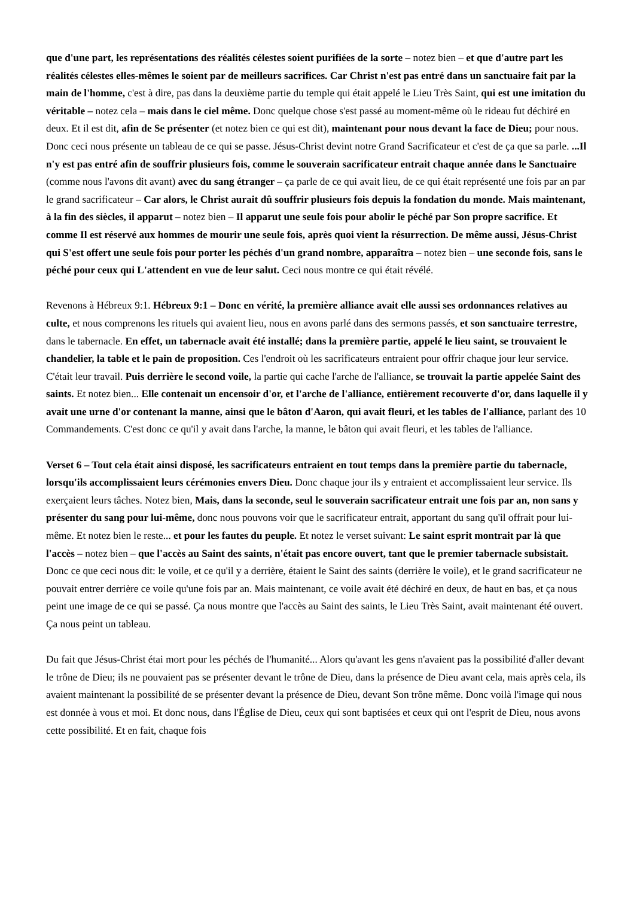que d'une part, les représentations des réalités célestes soient purifiées de la sorte – notez bien – et que d'autre part les réalités célestes elles-mêmes le soient par de meilleurs sacrifices. Car Christ n'est pas entré dans un sanctuaire fait par la main de l'homme, c'est à dire, pas dans la deuxième partie du temple qui était appelé le Lieu Très Saint, qui est une imitation du véritable – notez cela – mais dans le ciel même. Donc quelque chose s'est passé au moment-même où le rideau fut déchiré en deux. Et il est dit, afin de Se présenter (et notez bien ce qui est dit), maintenant pour nous devant la face de Dieu; pour nous. Donc ceci nous présente un tableau de ce qui se passe. Jésus-Christ devint notre Grand Sacrificateur et c'est de ça que sa parle. ...Il n'y est pas entré afin de souffrir plusieurs fois, comme le souverain sacrificateur entrait chaque année dans le Sanctuaire (comme nous l'avons dit avant) avec du sang étranger – ça parle de ce qui avait lieu, de ce qui était représenté une fois par an par le grand sacrificateur – Car alors, le Christ aurait dû souffrir plusieurs fois depuis la fondation du monde. Mais maintenant, à la fin des siècles, il apparut – notez bien – Il apparut une seule fois pour abolir le péché par Son propre sacrifice. Et comme Il est réservé aux hommes de mourir une seule fois, après quoi vient la résurrection. De même aussi, Jésus-Christ qui S'est offert une seule fois pour porter les péchés d'un grand nombre, apparaîtra – notez bien – une seconde fois, sans le péché pour ceux qui L'attendent en vue de leur salut. Ceci nous montre ce qui était révélé.
Revenons à Hébreux 9:1. Hébreux 9:1 – Donc en vérité, la première alliance avait elle aussi ses ordonnances relatives au culte, et nous comprenons les rituels qui avaient lieu, nous en avons parlé dans des sermons passés, et son sanctuaire terrestre, dans le tabernacle. En effet, un tabernacle avait été installé; dans la première partie, appelé le lieu saint, se trouvaient le chandelier, la table et le pain de proposition. Ces l'endroit où les sacrificateurs entraient pour offrir chaque jour leur service. C'était leur travail. Puis derrière le second voile, la partie qui cache l'arche de l'alliance, se trouvait la partie appelée Saint des saints. Et notez bien... Elle contenait un encensoir d'or, et l'arche de l'alliance, entièrement recouverte d'or, dans laquelle il y avait une urne d'or contenant la manne, ainsi que le bâton d'Aaron, qui avait fleuri, et les tables de l'alliance, parlant des 10 Commandements. C'est donc ce qu'il y avait dans l'arche, la manne, le bâton qui avait fleuri, et les tables de l'alliance.
Verset 6 – Tout cela était ainsi disposé, les sacrificateurs entraient en tout temps dans la première partie du tabernacle, lorsqu'ils accomplissaient leurs cérémonies envers Dieu. Donc chaque jour ils y entraient et accomplissaient leur service. Ils exerçaient leurs tâches. Notez bien, Mais, dans la seconde, seul le souverain sacrificateur entrait une fois par an, non sans y présenter du sang pour lui-même, donc nous pouvons voir que le sacrificateur entrait, apportant du sang qu'il offrait pour lui-même. Et notez bien le reste... et pour les fautes du peuple. Et notez le verset suivant: Le saint esprit montrait par là que l'accès – notez bien – que l'accès au Saint des saints, n'était pas encore ouvert, tant que le premier tabernacle subsistait. Donc ce que ceci nous dit: le voile, et ce qu'il y a derrière, étaient le Saint des saints (derrière le voile), et le grand sacrificateur ne pouvait entrer derrière ce voile qu'une fois par an. Mais maintenant, ce voile avait été déchiré en deux, de haut en bas, et ça nous peint une image de ce qui se passé. Ça nous montre que l'accès au Saint des saints, le Lieu Très Saint, avait maintenant été ouvert. Ça nous peint un tableau.
Du fait que Jésus-Christ étai mort pour les péchés de l'humanité... Alors qu'avant les gens n'avaient pas la possibilité d'aller devant le trône de Dieu; ils ne pouvaient pas se présenter devant le trône de Dieu, dans la présence de Dieu avant cela, mais après cela, ils avaient maintenant la possibilité de se présenter devant la présence de Dieu, devant Son trône même. Donc voilà l'image qui nous est donnée à vous et moi. Et donc nous, dans l'Église de Dieu, ceux qui sont baptisées et ceux qui ont l'esprit de Dieu, nous avons cette possibilité. Et en fait, chaque fois